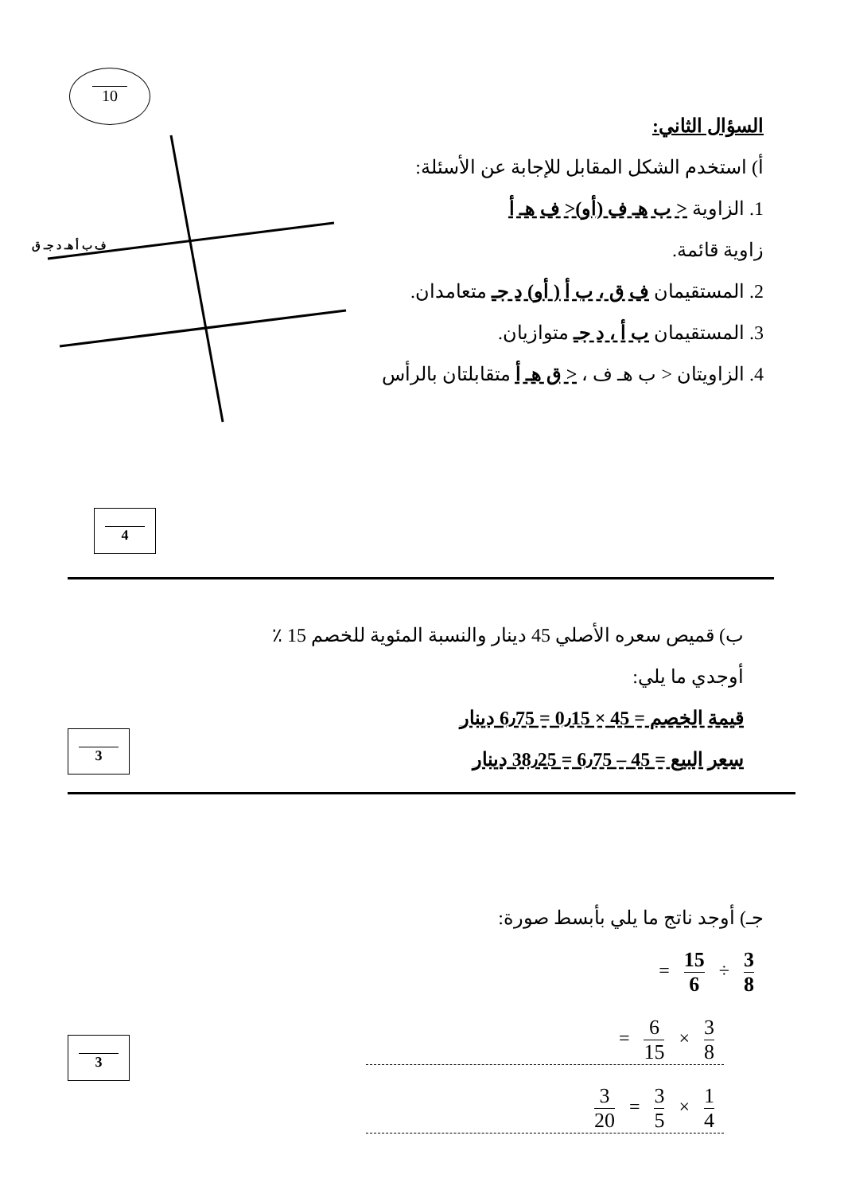10
السؤال الثاني:
أ) استخدم الشكل المقابل للإجابة عن الأسئلة:
1. الزاوية < ب هـ ف (أو)< ف هـ أ
زاوية قائمة.
2. المستقيمان ف ق ، ب أ ( أو) د جـ متعامدان.
3. المستقيمان ب أ ، د جـ متوازيان.
4. الزاويتان < ب هـ ف ، < ق هـ أ متقابلتان بالرأس
ف ب أ هـ د جـ ق
4
ب) قميص سعره الأصلي 45 دينار والنسبة المئوية للخصم 15 ٪
أوجدي ما يلي:
قيمة الخصم = 45 × 0٫15 = 6٫75 دينار
سعر البيع = 45 – 6٫75 = 38٫25 دينار
3
جـ) أوجد ناتج ما يلي بأبسط صورة:
3 8 ÷ 15 6 =
3 8 × 6 15 =
1 4 × 3 5 = 3 20
3